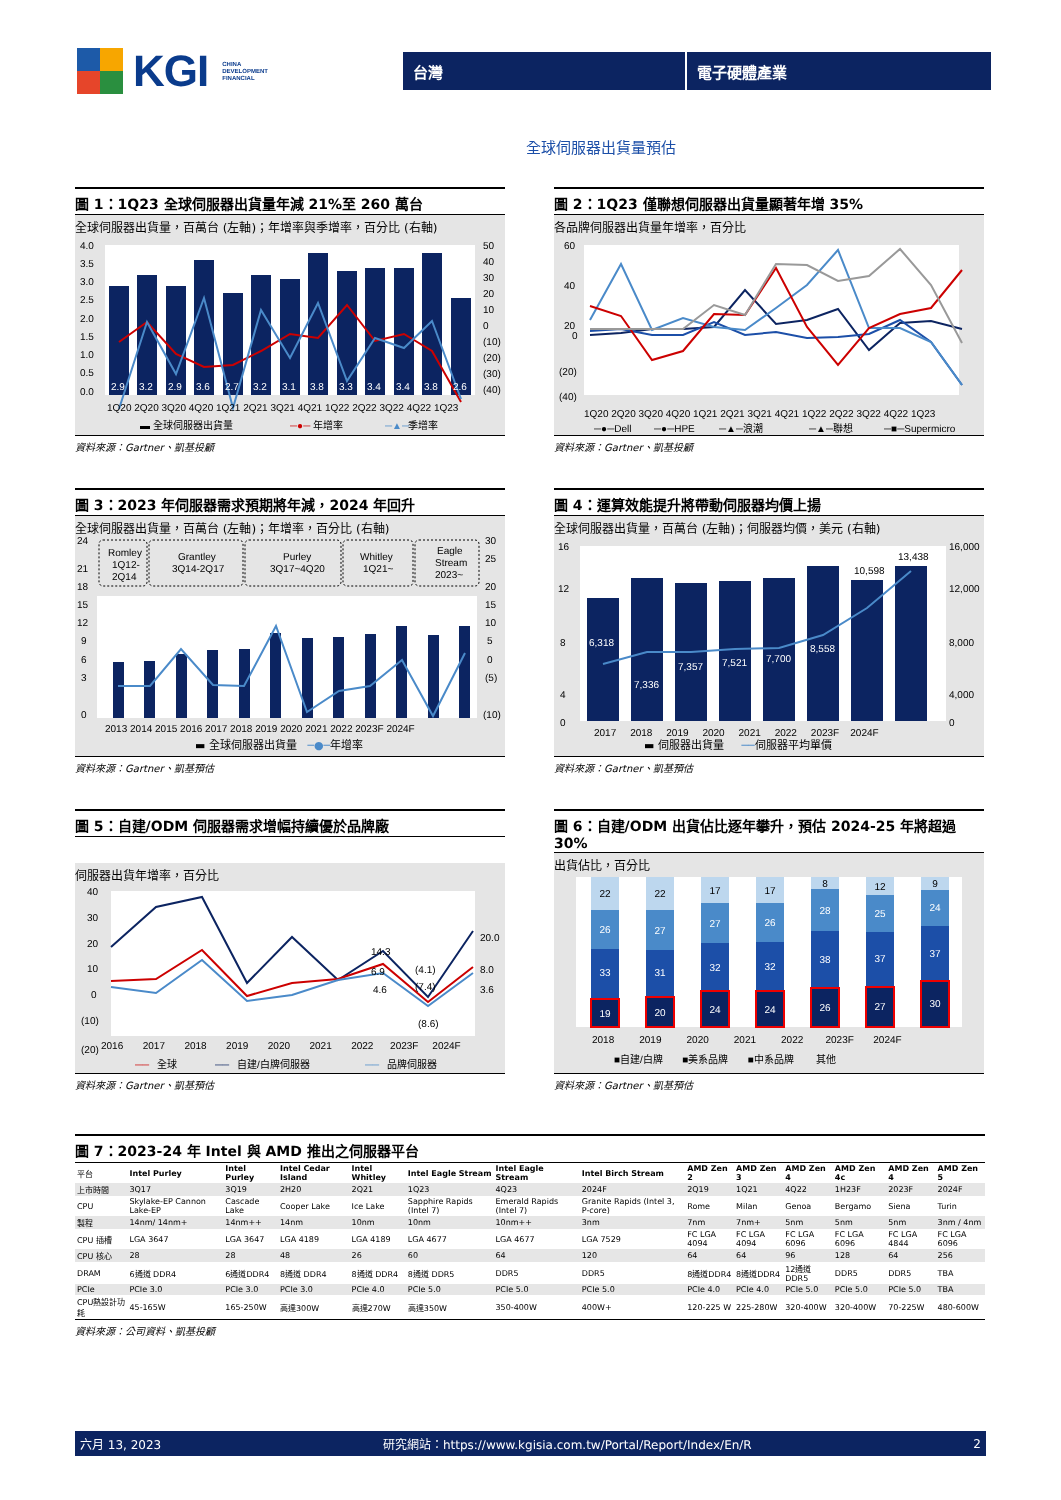KGI CHINA
DEVELOPMENT
FINANCIAL
台灣 電子硬體產業
全球伺服器出貨量預估
圖 1：1Q23 全球伺服器出貨量年減 21%至 260 萬台
全球伺服器出貨量，百萬台 (左軸)；年增率與季增率，百分比 (右軸)
2.9
3.2
2.9
3.6
2.7
3.2
3.1
3.8
3.3
3.4
3.4
3.8
2.6
4.0
3.5
3.0
2.5
2.0
1.5
1.0
0.5
0.0
50
40
30
20
10
0
(10)
(20)
(30)
(40)
1Q20 2Q20 3Q20 4Q20 1Q21 2Q21 3Q21 4Q21 1Q22 2Q22 3Q22 4Q22 1Q23
▬ 全球伺服器出貨量
─●─
年增率
─▲─
季增率
資料來源：Gartner、凱基投顧
圖 2：1Q23 僅聯想伺服器出貨量顯著年增 35%
各品牌伺服器出貨量年增率，百分比
60
40
20
0
(20)
(40)
1Q20 2Q20 3Q20 4Q20 1Q21 2Q21 3Q21 4Q21 1Q22 2Q22 3Q22 4Q22 1Q23
─●─Dell
─●─HPE
─▲─浪潮
─▲─聯想
─■─Supermicro
資料來源：Gartner、凱基投顧
圖 3：2023 年伺服器需求預期將年減，2024 年回升
全球伺服器出貨量，百萬台 (左軸)；年增率，百分比 (右軸)
Romley
1Q12-
2Q14
Grantley
3Q14-2Q17
Purley
3Q17~4Q20
Whitley
1Q21~
Eagle
Stream
2023~
24
21
18
15
12
9
6
3
0
30
25
20
15
10
5
0
(5)
(10)
2013 2014 2015 2016 2017 2018 2019 2020 2021 2022 2023F 2024F
▬ 全球伺服器出貨量 ─●─年增率
資料來源：Gartner、凱基預估
圖 4：運算效能提升將帶動伺服器均價上揚
全球伺服器出貨量，百萬台 (左軸)；伺服器均價，美元 (右軸)
6,318
7,336
7,357
7,521
7,700
8,558
10,598
13,438
16
12
8
4
0
16,000
12,000
8,000
4,000
0
2017 2018 2019 2020 2021 2022 2023F 2024F
▬ 伺服器出貨量 ──伺服器平均單價
資料來源：Gartner、凱基預估
圖 5：自建/ODM 伺服器需求增幅持續優於品牌廠
伺服器出貨年增率，百分比
40
30
20
10
0
(10)
(20)
14.3
6.9
4.6
(4.1)
(7.4)
(8.6)
20.0
8.0
3.6
2016 2017 2018 2019 2020 2021 2022 2023F 2024F
──
全球
──
自建/白牌伺服器
──
品牌伺服器
資料來源：Gartner、凱基預估
圖 6：自建/ODM 出貨佔比逐年攀升，預估 2024-25 年將超過 30%
出貨佔比，百分比
22
26
33
19
22
27
31
20
17
27
32
24
17
26
32
24
8
28
38
26
12
25
37
27
9
24
37
30
2018 2019 2020 2021 2022 2023F 2024F
■自建/白牌 ■美系品牌 ■中系品牌 其他
資料來源：Gartner、凱基預估
圖 7：2023-24 年 Intel 與 AMD 推出之伺服器平台
| 平台 | Intel Purley | Intel Purley | Intel Cedar Island | Intel Whitley | Intel Eagle Stream | Intel Eagle Stream | Intel Birch Stream | AMD Zen 2 | AMD Zen 3 | AMD Zen 4 | AMD Zen 4c | AMD Zen 4 | AMD Zen 5 |
| 上市時間 | 3Q17 | 3Q19 | 2H20 | 2Q21 | 1Q23 | 4Q23 | 2024F | 2Q19 | 1Q21 | 4Q22 | 1H23F | 2023F | 2024F |
| CPU | Skylake-EP Cannon Lake-EP | Cascade Lake | Cooper Lake | Ice Lake | Sapphire Rapids (Intel 7) | Emerald Rapids (Intel 7) | Granite Rapids (Intel 3, P-core) | Rome | Milan | Genoa | Bergamo | Siena | Turin |
| 製程 | 14nm/ 14nm+ | 14nm++ | 14nm | 10nm | 10nm | 10nm++ | 3nm | 7nm | 7nm+ | 5nm | 5nm | 5nm | 3nm / 4nm |
| CPU 插槽 | LGA 3647 | LGA 3647 | LGA 4189 | LGA 4189 | LGA 4677 | LGA 4677 | LGA 7529 | FC LGA 4094 | FC LGA 4094 | FC LGA 6096 | FC LGA 6096 | FC LGA 4844 | FC LGA 6096 |
| CPU 核心 | 28 | 28 | 48 | 26 | 60 | 64 | 120 | 64 | 64 | 96 | 128 | 64 | 256 |
| DRAM | 6通道 DDR4 | 6通道DDR4 | 8通道 DDR4 | 8通道 DDR4 | 8通道 DDR5 | DDR5 | DDR5 | 8通道DDR4 | 8通道DDR4 | 12通道DDR5 | DDR5 | DDR5 | TBA |
| PCIe | PCIe 3.0 | PCIe 3.0 | PCIe 3.0 | PCIe 4.0 | PCIe 5.0 | PCIe 5.0 | PCIe 5.0 | PCIe 4.0 | PCIe 4.0 | PCIe 5.0 | PCIe 5.0 | PCIe 5.0 | TBA |
| CPU熱設計功耗 | 45-165W | 165-250W | 高達300W | 高達270W | 高達350W | 350-400W | 400W+ | 120-225 W | 225-280W | 320-400W | 320-400W | 70-225W | 480-600W |
資料來源：公司資料、凱基投顧
六月 13, 2023 研究網站：https://www.kgisia.com.tw/Portal/Report/Index/En/R 2